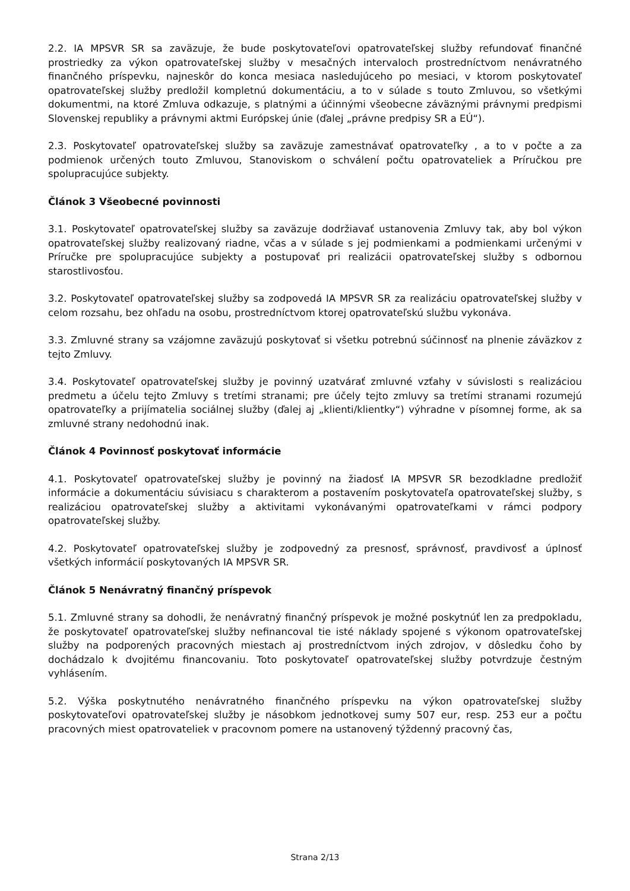2.2. IA MPSVR SR sa zaväzuje, že bude poskytovateľovi opatrovateľskej služby refundovať finančné prostriedky za výkon opatrovateľskej služby v mesačných intervaloch prostredníctvom nenávratného finančného príspevku, najneskôr do konca mesiaca nasledujúceho po mesiaci, v ktorom poskytovateľ opatrovateľskej služby predložil kompletnú dokumentáciu, a to v súlade s touto Zmluvou, so všetkými dokumentmi, na ktoré Zmluva odkazuje, s platnými a účinnými všeobecne záväznými právnymi predpismi Slovenskej republiky a právnymi aktmi Európskej únie (ďalej „právne predpisy SR a EÚ“).
2.3. Poskytovateľ opatrovateľskej služby sa zaväzuje zamestnávať opatrovateľky , a to v počte a za podmienok určených touto Zmluvou, Stanoviskom o schválení počtu opatrovateliek a Príručkou pre spolupracujúce subjekty.
Článok 3 Všeobecné povinnosti
3.1. Poskytovateľ opatrovateľskej služby sa zaväzuje dodržiavať ustanovenia Zmluvy tak, aby bol výkon opatrovateľskej služby realizovaný riadne, včas a v súlade s jej podmienkami a podmienkami určenými v Príručke pre spolupracujúce subjekty a postupovať pri realizácii opatrovateľskej služby s odbornou starostlivosťou.
3.2. Poskytovateľ opatrovateľskej služby sa zodpovedá IA MPSVR SR za realizáciu opatrovateľskej služby v celom rozsahu, bez ohľadu na osobu, prostredníctvom ktorej opatrovateľskú službu vykonáva.
3.3. Zmluvné strany sa vzájomne zaväzujú poskytovať si všetku potrebnú súčinnosť na plnenie záväzkov z tejto Zmluvy.
3.4. Poskytovateľ opatrovateľskej služby je povinný uzatvárať zmluvné vzťahy v súvislosti s realizáciou predmetu a účelu tejto Zmluvy s tretími stranami; pre účely tejto zmluvy sa tretími stranami rozumejú opatrovateľky a prijímatelia sociálnej služby (ďalej aj „klienti/klientky“) výhradne v písomnej forme, ak sa zmluvné strany nedohodnú inak.
Článok 4 Povinnosť poskytovať informácie
4.1. Poskytovateľ opatrovateľskej služby je povinný na žiadosť IA MPSVR SR bezodkladne predložiť informácie a dokumentáciu súvisiacu s charakterom a postavením poskytovateľa opatrovateľskej služby, s realizáciou opatrovateľskej služby a aktivitami vykonávanými opatrovateľkami v rámci podpory opatrovateľskej služby.
4.2. Poskytovateľ opatrovateľskej služby je zodpovedný za presnosť, správnosť, pravdivosť a úplnosť všetkých informácií poskytovaných IA MPSVR SR.
Článok 5 Nenávratný finančný príspevok
5.1. Zmluvné strany sa dohodli, že nenávratný finančný príspevok je možné poskytnúť len za predpokladu, že poskytovateľ opatrovateľskej služby nefinancoval tie isté náklady spojené s výkonom opatrovateľskej služby na podporených pracovných miestach aj prostredníctvom iných zdrojov, v dôsledku čoho by dochádzalo k dvojitému financovaniu. Toto poskytovateľ opatrovateľskej služby potvrdzuje čestným vyhlásením.
5.2. Výška poskytnutého nenávratného finančného príspevku na výkon opatrovateľskej služby poskytovateľovi opatrovateľskej služby je násobkom jednotkovej sumy 507 eur, resp. 253 eur a počtu pracovných miest opatrovateliek v pracovnom pomere na ustanovený týždenný pracovný čas,
Strana 2/13